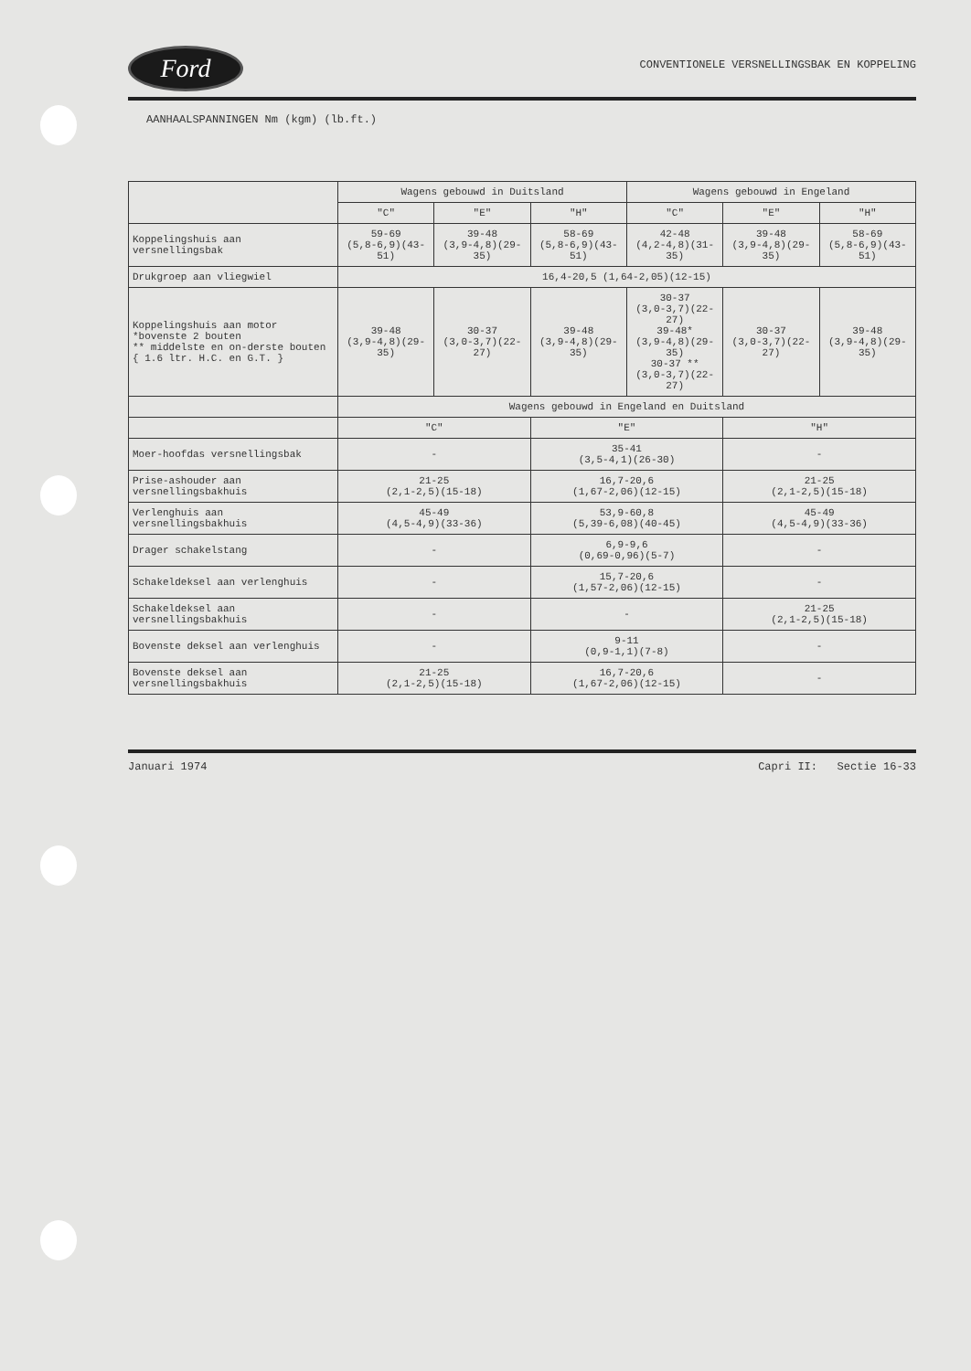Ford
CONVENTIONELE VERSNELLINGSBAK EN KOPPELING
AANHAALSPANNINGEN Nm (kgm) (lb.ft.)
| | Wagens gebouwd in Duitsland | | | Wagens gebouwd in Engeland | | |
| --- | --- | --- | --- | --- | --- | --- |
| | "C" | "E" | "H" | "C" | "E" | "H" |
| Koppelingshuis aan versnellingsbak | 59-69 (5,8-6,9)(43-51) | 39-48 (3,9-4,8)(29-35) | 58-69 (5,8-6,9)(43-51) | 42-48 (4,2-4,8)(31-35) | 39-48 (3,9-4,8)(29-35) | 58-69 (5,8-6,9)(43-51) |
| Drukgroep aan vliegwiel | 16,4-20,5 (1,64-2,05)(12-15) | | | | | |
| Koppelingshuis aan motor *bovenste 2 bouten ** middelste en on-derste bouten { 1.6 ltr. H.C. en G.T. } | 39-48 (3,9-4,8)(29-35) | 30-37 (3,0-3,7)(22-27) | 39-48 (3,9-4,8)(29-35) | 30-37 (3,0-3,7)(22-27) 39-48* (3,9-4,8)(29-35) 30-37 ** (3,0-3,7)(22-27) | 30-37 (3,0-3,7)(22-27) | 39-48 (3,9-4,8)(29-35) |
| | Wagens gebouwd in Engeland en Duitsland | | | | | |
| | "C" | | "E" | | "H" | |
| Moer-hoofdas versnellingsbak | - | | 35-41 (3,5-4,1)(26-30) | | - | |
| Prise-ashouder aan versnellingsbakhuis | 21-25 (2,1-2,5)(15-18) | | 16,7-20,6 (1,67-2,06)(12-15) | | 21-25 (2,1-2,5)(15-18) | |
| Verlenghuis aan versnellingsbakhuis | 45-49 (4,5-4,9)(33-36) | | 53,9-60,8 (5,39-6,08)(40-45) | | 45-49 (4,5-4,9)(33-36) | |
| Drager schakelstang | - | | 6,9-9,6 (0,69-0,96)(5-7) | | - | |
| Schakeldeksel aan verlenghuis | - | | 15,7-20,6 (1,57-2,06)(12-15) | | - | |
| Schakeldeksel aan versnellingsbakhuis | - | | - | | 21-25 (2,1-2,5)(15-18) | |
| Bovenste deksel aan verlenghuis | - | | 9-11 (0,9-1,1)(7-8) | | - | |
| Bovenste deksel aan versnellingsbakhuis | 21-25 (2,1-2,5)(15-18) | | 16,7-20,6 (1,67-2,06)(12-15) | | - | |
Januari 1974 Capri II: Sectie 16-33